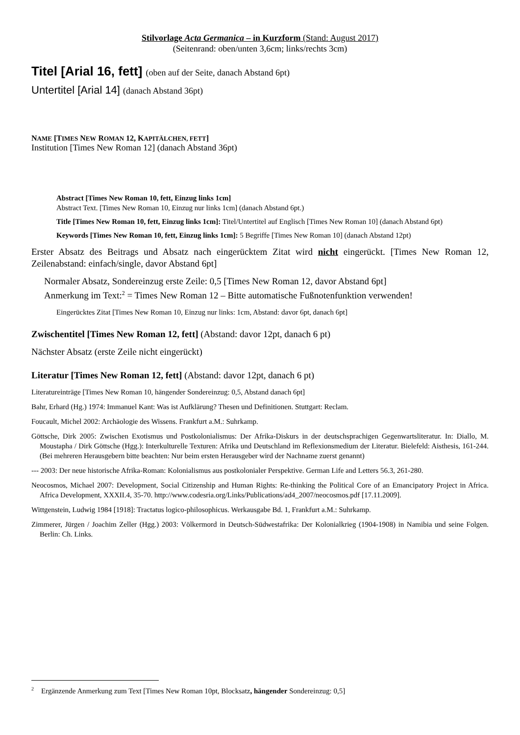Stilvorlage Acta Germanica – in Kurzform (Stand: August 2017)
(Seitenrand: oben/unten 3,6cm; links/rechts 3cm)
Titel [Arial 16, fett] (oben auf der Seite, danach Abstand 6pt)
Untertitel [Arial 14] (danach Abstand 36pt)
NAME [TIMES NEW ROMAN 12, KAPITÄLCHEN, FETT]
Institution [Times New Roman 12] (danach Abstand 36pt)
Abstract [Times New Roman 10, fett, Einzug links 1cm]
Abstract Text. [Times New Roman 10, Einzug nur links 1cm] (danach Abstand 6pt.)
Title [Times New Roman 10, fett, Einzug links 1cm]: Titel/Untertitel auf Englisch [Times New Roman 10] (danach Abstand 6pt)
Keywords [Times New Roman 10, fett, Einzug links 1cm]: 5 Begriffe [Times New Roman 10] (danach Abstand 12pt)
Erster Absatz des Beitrags und Absatz nach eingerücktem Zitat wird nicht eingerückt. [Times New Roman 12, Zeilenabstand: einfach/single, davor Abstand 6pt]
Normaler Absatz, Sondereinzug erste Zeile: 0,5 [Times New Roman 12, davor Abstand 6pt]
Anmerkung im Text:<sup>2</sup> = Times New Roman 12 – Bitte automatische Fußnotenfunktion verwenden!
Eingerücktes Zitat [Times New Roman 10, Einzug nur links: 1cm, Abstand: davor 6pt, danach 6pt]
Zwischentitel [Times New Roman 12, fett] (Abstand: davor 12pt, danach 6 pt)
Nächster Absatz (erste Zeile nicht eingerückt)
Literatur [Times New Roman 12, fett] (Abstand: davor 12pt, danach 6 pt)
Literatureinträge [Times New Roman 10, hängender Sondereinzug: 0,5, Abstand danach 6pt]
Bahr, Erhard (Hg.) 1974: Immanuel Kant: Was ist Aufklärung? Thesen und Definitionen. Stuttgart: Reclam.
Foucault, Michel 2002: Archäologie des Wissens. Frankfurt a.M.: Suhrkamp.
Göttsche, Dirk 2005: Zwischen Exotismus und Postkolonialismus: Der Afrika-Diskurs in der deutschsprachigen Gegen­wartsliteratur. In: Diallo, M. Moustapha / Dirk Göttsche (Hgg.): Interkulturelle Texturen: Afrika und Deutschland im Reflexionsmedium der Literatur. Bielefeld: Aisthesis, 161-244. (Bei mehreren Herausgebern bitte beachten: Nur beim ersten Herausgeber wird der Nachname zuerst genannt)
--- 2003: Der neue historische Afrika-Roman: Kolonialismus aus postkolonialer Perspektive. German Life and Letters 56.3, 261-280.
Neocosmos, Michael 2007: Development, Social Citizenship and Human Rights: Re-thinking the Political Core of an Emancipatory Project in Africa. Africa Development, XXXII.4, 35-70. http://www.codesria.org/Links/Publications/ad4_2007/neocosmos.pdf [17.11.2009].
Wittgenstein, Ludwig 1984 [1918]: Tractatus logico-philosophicus. Werkausgabe Bd. 1, Frankfurt a.M.: Suhrkamp.
Zimmerer, Jürgen / Joachim Zeller (Hgg.) 2003: Völkermord in Deutsch-Südwestafrika: Der Kolonialkrieg (1904-1908) in Namibia und seine Folgen. Berlin: Ch. Links.
<sup>2</sup> Ergänzende Anmerkung zum Text [Times New Roman 10pt, Blocksatz, hängender Sondereinzug: 0,5]